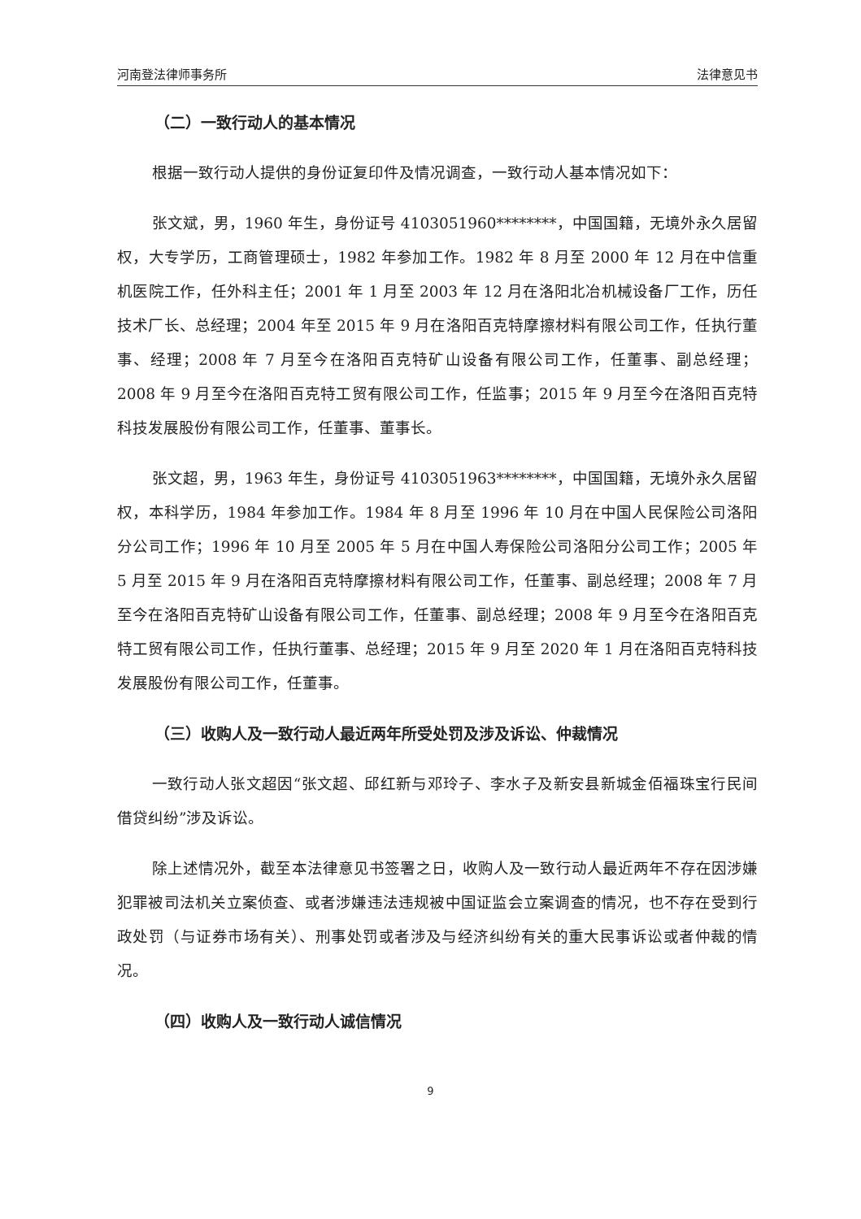河南登法律师事务所 法律意见书
（二）一致行动人的基本情况
根据一致行动人提供的身份证复印件及情况调查，一致行动人基本情况如下：
张文斌，男，1960 年生，身份证号 4103051960********，中国国籍，无境外永久居留权，大专学历，工商管理硕士，1982 年参加工作。1982 年 8 月至 2000 年 12 月在中信重机医院工作，任外科主任；2001 年 1 月至 2003 年 12 月在洛阳北冶机械设备厂工作，历任技术厂长、总经理；2004 年至 2015 年 9 月在洛阳百克特摩擦材料有限公司工作，任执行董事、经理；2008 年 7 月至今在洛阳百克特矿山设备有限公司工作，任董事、副总经理；2008 年 9 月至今在洛阳百克特工贸有限公司工作，任监事；2015 年 9 月至今在洛阳百克特科技发展股份有限公司工作，任董事、董事长。
张文超，男，1963 年生，身份证号 4103051963********，中国国籍，无境外永久居留权，本科学历，1984 年参加工作。1984 年 8 月至 1996 年 10 月在中国人民保险公司洛阳分公司工作；1996 年 10 月至 2005 年 5 月在中国人寿保险公司洛阳分公司工作；2005 年 5 月至 2015 年 9 月在洛阳百克特摩擦材料有限公司工作，任董事、副总经理；2008 年 7 月至今在洛阳百克特矿山设备有限公司工作，任董事、副总经理；2008 年 9 月至今在洛阳百克特工贸有限公司工作，任执行董事、总经理；2015 年 9 月至 2020 年 1 月在洛阳百克特科技发展股份有限公司工作，任董事。
（三）收购人及一致行动人最近两年所受处罚及涉及诉讼、仲裁情况
一致行动人张文超因“张文超、邱红新与邓玲子、李水子及新安县新城金佰福珠宝行民间借贷纠纷”涉及诉讼。
除上述情况外，截至本法律意见书签署之日，收购人及一致行动人最近两年不存在因涉嫌犯罪被司法机关立案侦查、或者涉嫌违法违规被中国证监会立案调查的情况，也不存在受到行政处罚（与证券市场有关）、刑事处罚或者涉及与经济纠纷有关的重大民事诉讼或者仲裁的情况。
（四）收购人及一致行动人诚信情况
9